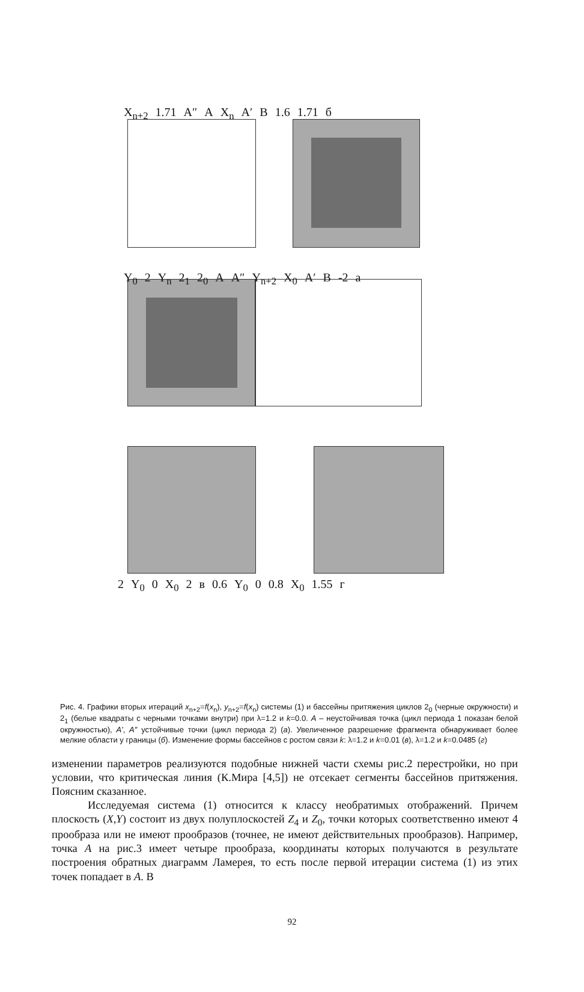X<sub>n+2</sub> 1.71 A″ A X<sub>n</sub> A′ B 1.6 1.71 б
Y<sub>0</sub> 2 Y<sub>n</sub> 2<sub>1</sub> 2<sub>0</sub> A A″ Y<sub>n+2</sub> X<sub>0</sub> A′ B -2 a
2 Y<sub>0</sub> 0 X<sub>0</sub> 2 в 0.6 Y<sub>0</sub> 0 0.8 X<sub>0</sub> 1.55 г
Рис. 4. Графики вторых итераций x<sub>n+2</sub>=f(x<sub>n</sub>), y<sub>n+2</sub>=f(x<sub>n</sub>) системы (1) и бассейны притяжения циклов 2<sub>0</sub> (черные окружности) и 2<sub>1</sub> (белые квадраты с черными точками внутри) при λ=1.2 и k=0.0. A – неустойчивая точка (цикл периода 1 показан белой окружностью), A′, A″ устойчивые точки (цикл периода 2) (a). Увеличенное разрешение фрагмента обнаруживает более мелкие области у границы (б). Изменение формы бассейнов с ростом связи k: λ=1.2 и k=0.01 (в), λ=1.2 и k=0.0485 (г)
изменении параметров реализуются подобные нижней части схемы рис.2 перестройки, но при условии, что критическая линия (К.Мира [4,5]) не отсекает сегменты бассейнов притяжения. Поясним сказанное.
Исследуемая система (1) относится к классу необратимых отображений. Причем плоскость (X,Y) состоит из двух полуплоскостей Z<sub>4</sub> и Z<sub>0</sub>, точки которых соответственно имеют 4 прообраза или не имеют прообразов (точнее, не имеют действительных прообразов). Например, точка A на рис.3 имеет четыре прообраза, координаты которых получаются в результате построения обратных диаграмм Ламерея, то есть после первой итерации система (1) из этих точек попадает в A. В
92